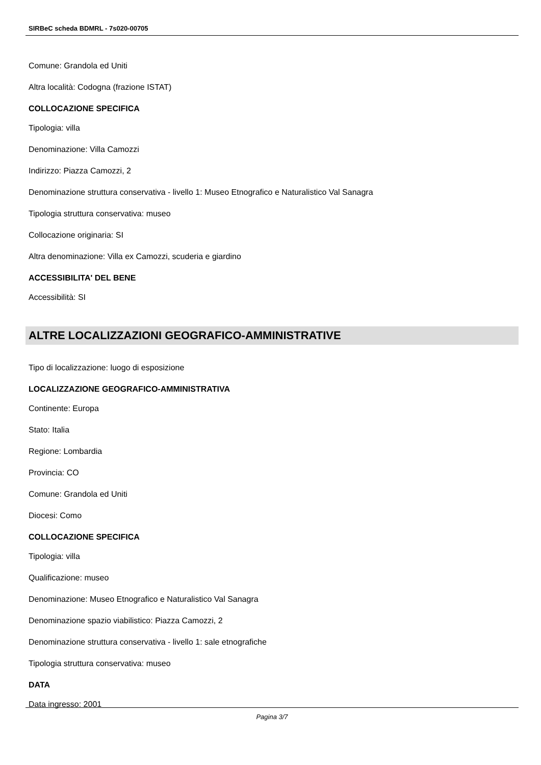SIRBeC scheda BDMRL - 7s020-00705
Comune: Grandola ed Uniti
Altra località: Codogna (frazione ISTAT)
COLLOCAZIONE SPECIFICA
Tipologia: villa
Denominazione: Villa Camozzi
Indirizzo: Piazza Camozzi, 2
Denominazione struttura conservativa - livello 1: Museo Etnografico e Naturalistico Val Sanagra
Tipologia struttura conservativa: museo
Collocazione originaria: SI
Altra denominazione: Villa ex Camozzi, scuderia e giardino
ACCESSIBILITA' DEL BENE
Accessibilità: SI
ALTRE LOCALIZZAZIONI GEOGRAFICO-AMMINISTRATIVE
Tipo di localizzazione: luogo di esposizione
LOCALIZZAZIONE GEOGRAFICO-AMMINISTRATIVA
Continente: Europa
Stato: Italia
Regione: Lombardia
Provincia: CO
Comune: Grandola ed Uniti
Diocesi: Como
COLLOCAZIONE SPECIFICA
Tipologia: villa
Qualificazione: museo
Denominazione: Museo Etnografico e Naturalistico Val Sanagra
Denominazione spazio viabilistico: Piazza Camozzi, 2
Denominazione struttura conservativa - livello 1: sale etnografiche
Tipologia struttura conservativa: museo
DATA
Data ingresso: 2001
Pagina 3/7